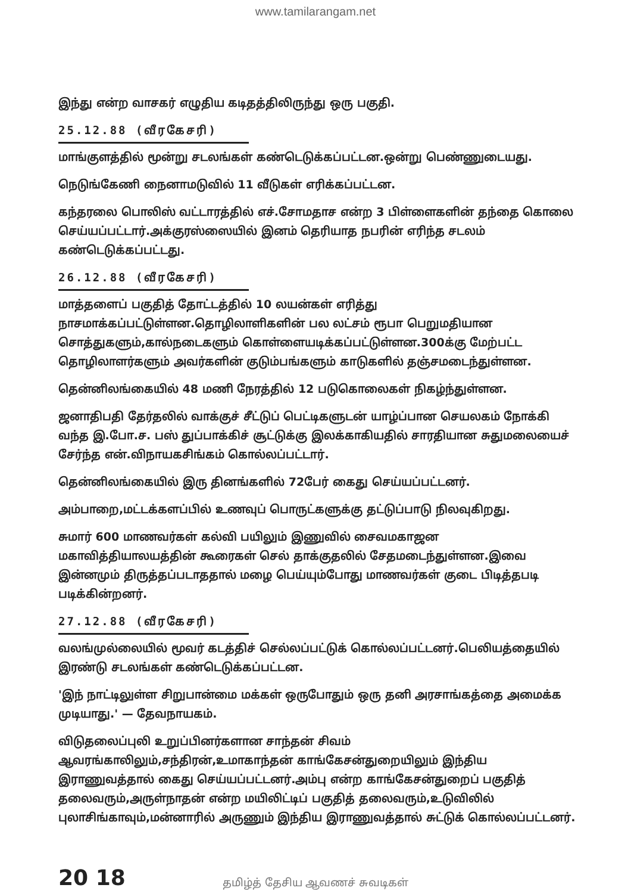www.tamilarangam.net
இந்து என்ற வாசகர் எழுதிய கடிதத்திலிருந்து ஒரு பகுதி.
25.12.88 (வீரகேசரி)
மாங்குளத்தில் மூன்று சடலங்கள் கண்டெடுக்கப்பட்டன.ஒன்று பெண்ணுடையது.
நெடுங்கேணி நைனாமடுவில் 11 வீடுகள் எரிக்கப்பட்டன.
கந்தரலை பொலிஸ் வட்டாரத்தில் எச்.சோமதாச என்ற 3 பிள்ளைகளின் தந்தை கொலை செய்யப்பட்டார்.அக்குரஸ்ஸையில் இனம் தெரியாத நபரின் எரிந்த சடலம் கண்டெடுக்கப்பட்டது.
26.12.88 (வீரகேசரி)
மாத்தளைப் பகுதித் தோட்டத்தில் 10 லயன்கள் எரித்து நாசமாக்கப்பட்டுள்ளன.தொழிலாளிகளின் பல லட்சம் ரூபா பெறுமதியான சொத்துகளும்,கால்நடைகளும் கொள்ளையடிக்கப்பட்டுள்ளன.300க்கு மேற்பட்ட தொழிலாளர்களும் அவர்களின் குடும்பங்களும் காடுகளில் தஞ்சமடைந்துள்ளன.
தென்னிலங்கையில் 48 மணி நேரத்தில் 12 படுகொலைகள் நிகழ்ந்துள்ளன.
ஜனாதிபதி தேர்தலில் வாக்குச் சீட்டுப் பெட்டிகளுடன் யாழ்ப்பான செயலகம் நோக்கி வந்த இ.போ.ச. பஸ் துப்பாக்கிச் சூட்டுக்கு இலக்காகியதில் சாரதியான சுதுமலையைச் சேர்ந்த என்.விநாயகசிங்கம் கொல்லப்பட்டார்.
தென்னிலங்கையில் இரு தினங்களில் 72பேர் கைது செய்யப்பட்டனர்.
அம்பாறை,மட்டக்களப்பில் உணவுப் பொருட்களுக்கு தட்டுப்பாடு நிலவுகிறது.
சுமார் 600 மாணவர்கள் கல்வி பயிலும் இணுவில் சைவமகாஜன மகாவித்தியாலயத்தின் கூரைகள் செல் தாக்குதலில் சேதமடைந்துள்ளன.இவை இன்னமும் திருத்தப்படாததால் மழை பெய்யும்போது மாணவர்கள் குடை பிடித்தபடி படிக்கின்றனர்.
27.12.88 (வீரகேசரி)
வலங்முல்லையில் மூவர் கடத்திச் செல்லப்பட்டுக் கொல்லப்பட்டனர்.பெலியத்தையில் இரண்டு சடலங்கள் கண்டெடுக்கப்பட்டன.
'இந் நாட்டிலுள்ள சிறுபான்மை மக்கள் ஒருபோதும் ஒரு தனி அரசாங்கத்தை அமைக்க முடியாது.' — தேவநாயகம்.
விடுதலைப்புலி உறுப்பினர்களான சாந்தன் சிவம் ஆவரங்காலிலும்,சந்திரன்,உமாகாந்தன் காங்கேசன்துறையிலும் இந்திய இராணுவத்தால் கைது செய்யப்பட்டனர்.அம்பு என்ற காங்கேசன்துறைப் பகுதித் தலைவரும்,அருள்நாதன் என்ற மயிலிட்டிப் பகுதித் தலைவரும்,உடுவிலில் புலாசிங்காவும்,மன்னாரில் அருணும் இந்திய இராணுவத்தால் சுட்டுக் கொல்லப்பட்டனர்.
20 18
தமிழ்த் தேசிய ஆவணச் சுவடிகள்